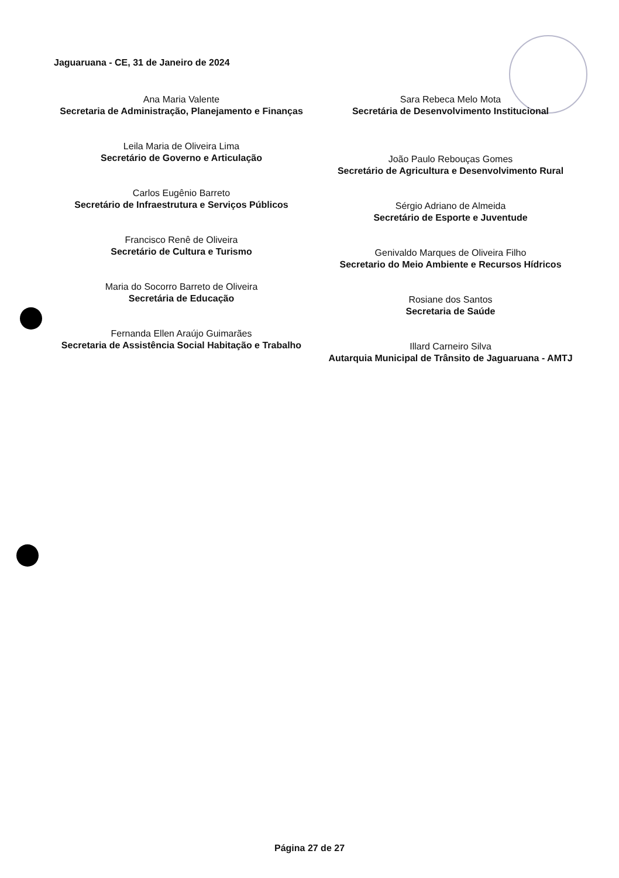Jaguaruana - CE, 31 de Janeiro de 2024
Ana Maria Valente
Secretaria de Administração, Planejamento e Finanças
Leila Maria de Oliveira Lima
Secretário de Governo e Articulação
Carlos Eugênio Barreto
Secretário de Infraestrutura e Serviços Públicos
Francisco Renê de Oliveira
Secretário de Cultura e Turismo
Maria do Socorro Barreto de Oliveira
Secretária de Educação
Fernanda Ellen Araújo Guimarães
Secretaria de Assistência Social Habitação e Trabalho
Sara Rebeca Melo Mota
Secretária de Desenvolvimento Institucional
João Paulo Rebouças Gomes
Secretário de Agricultura e Desenvolvimento Rural
Sérgio Adriano de Almeida
Secretário de Esporte e Juventude
Genivaldo Marques de Oliveira Filho
Secretario do Meio Ambiente e Recursos Hídricos
Rosiane dos Santos
Secretaria de Saúde
Illard Carneiro Silva
Autarquia Municipal de Trânsito de Jaguaruana - AMTJ
Página 27 de 27